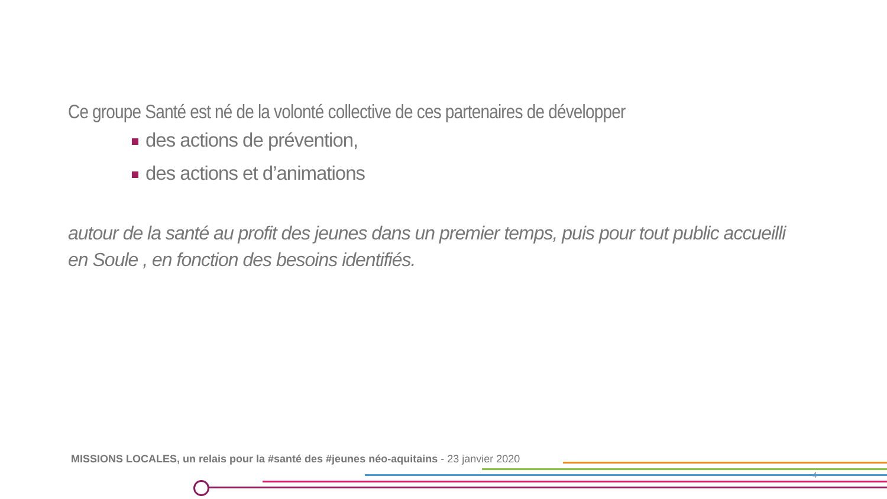Ce groupe Santé est né de la volonté collective de ces partenaires de développer
des actions de prévention,
des actions et d’animations
autour de la santé au profit des jeunes dans un premier temps, puis pour tout public accueilli en Soule , en fonction des besoins identifiés.
MISSIONS LOCALES, un relais pour la #santé des #jeunes néo-aquitains - 23 janvier 2020
4